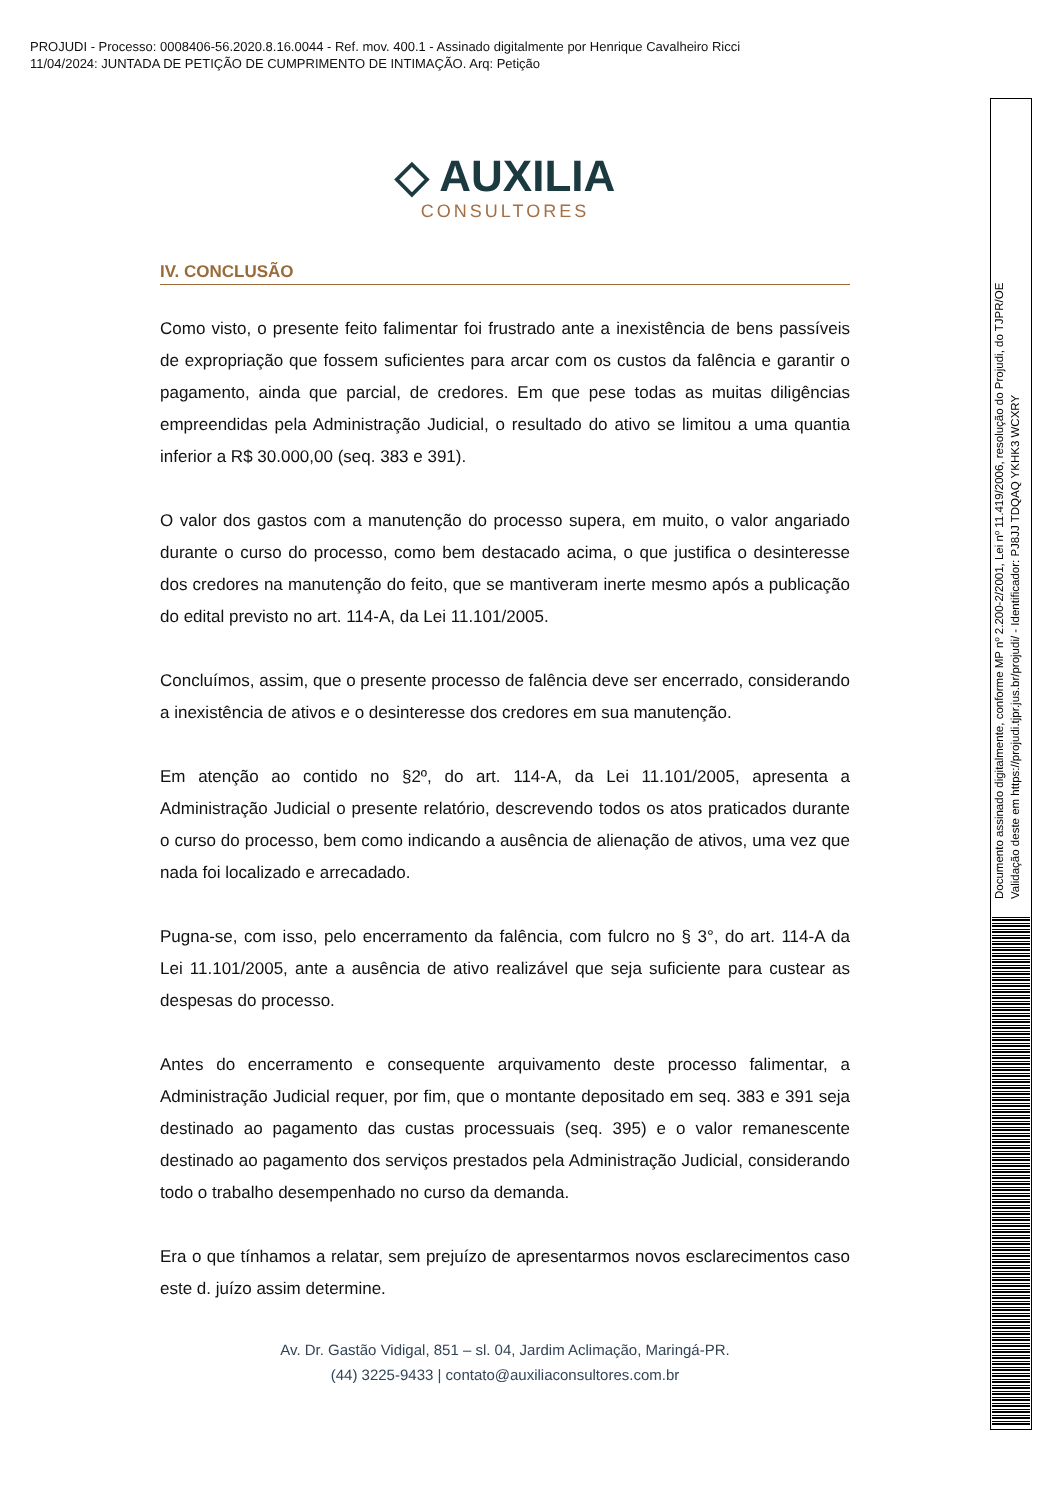PROJUDI - Processo: 0008406-56.2020.8.16.0044 - Ref. mov. 400.1 - Assinado digitalmente por Henrique Cavalheiro Ricci
11/04/2024: JUNTADA DE PETIÇÃO DE CUMPRIMENTO DE INTIMAÇÃO. Arq: Petição
◇ AUXILIA
CONSULTORES
IV. CONCLUSÃO
Como visto, o presente feito falimentar foi frustrado ante a inexistência de bens passíveis de expropriação que fossem suficientes para arcar com os custos da falência e garantir o pagamento, ainda que parcial, de credores. Em que pese todas as muitas diligências empreendidas pela Administração Judicial, o resultado do ativo se limitou a uma quantia inferior a R$ 30.000,00 (seq. 383 e 391).
O valor dos gastos com a manutenção do processo supera, em muito, o valor angariado durante o curso do processo, como bem destacado acima, o que justifica o desinteresse dos credores na manutenção do feito, que se mantiveram inerte mesmo após a publicação do edital previsto no art. 114-A, da Lei 11.101/2005.
Concluímos, assim, que o presente processo de falência deve ser encerrado, considerando a inexistência de ativos e o desinteresse dos credores em sua manutenção.
Em atenção ao contido no §2º, do art. 114-A, da Lei 11.101/2005, apresenta a Administração Judicial o presente relatório, descrevendo todos os atos praticados durante o curso do processo, bem como indicando a ausência de alienação de ativos, uma vez que nada foi localizado e arrecadado.
Pugna-se, com isso, pelo encerramento da falência, com fulcro no § 3°, do art. 114-A da Lei 11.101/2005, ante a ausência de ativo realizável que seja suficiente para custear as despesas do processo.
Antes do encerramento e consequente arquivamento deste processo falimentar, a Administração Judicial requer, por fim, que o montante depositado em seq. 383 e 391 seja destinado ao pagamento das custas processuais (seq. 395) e o valor remanescente destinado ao pagamento dos serviços prestados pela Administração Judicial, considerando todo o trabalho desempenhado no curso da demanda.
Era o que tínhamos a relatar, sem prejuízo de apresentarmos novos esclarecimentos caso este d. juízo assim determine.
Av. Dr. Gastão Vidigal, 851 – sl. 04, Jardim Aclimação, Maringá-PR.
(44) 3225-9433 | contato@auxiliaconsultores.com.br
Documento assinado digitalmente, conforme MP nº 2.200-2/2001, Lei nº 11.419/2006, resolução do Projudi, do TJPR/OE
Validação deste em https://projudi.tjpr.jus.br/projudi/ - Identificador: PJ8JJ TDQAQ YKHK3 WCXRY